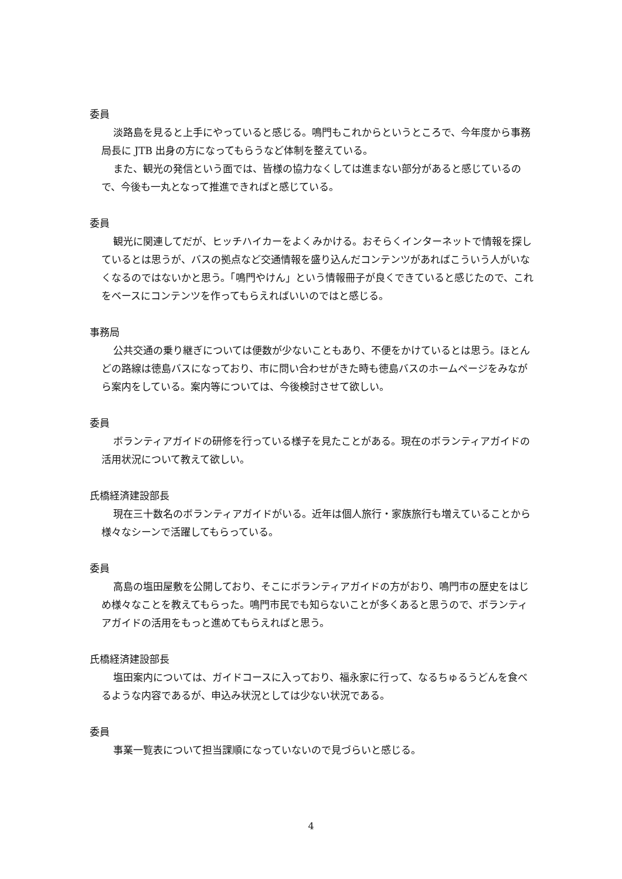委員
淡路島を見ると上手にやっていると感じる。鳴門もこれからというところで、今年度から事務局長に JTB 出身の方になってもらうなど体制を整えている。
また、観光の発信という面では、皆様の協力なくしては進まない部分があると感じているので、今後も一丸となって推進できればと感じている。
委員
観光に関連してだが、ヒッチハイカーをよくみかける。おそらくインターネットで情報を探しているとは思うが、バスの拠点など交通情報を盛り込んだコンテンツがあればこういう人がいなくなるのではないかと思う。「鳴門やけん」という情報冊子が良くできていると感じたので、これをベースにコンテンツを作ってもらえればいいのではと感じる。
事務局
公共交通の乗り継ぎについては便数が少ないこともあり、不便をかけているとは思う。ほとんどの路線は徳島バスになっており、市に問い合わせがきた時も徳島バスのホームページをみながら案内をしている。案内等については、今後検討させて欲しい。
委員
ボランティアガイドの研修を行っている様子を見たことがある。現在のボランティアガイドの活用状況について教えて欲しい。
氏橋経済建設部長
現在三十数名のボランティアガイドがいる。近年は個人旅行・家族旅行も増えていることから様々なシーンで活躍してもらっている。
委員
高島の塩田屋敷を公開しており、そこにボランティアガイドの方がおり、鳴門市の歴史をはじめ様々なことを教えてもらった。鳴門市民でも知らないことが多くあると思うので、ボランティアガイドの活用をもっと進めてもらえればと思う。
氏橋経済建設部長
塩田案内については、ガイドコースに入っており、福永家に行って、なるちゅるうどんを食べるような内容であるが、申込み状況としては少ない状況である。
委員
事業一覧表について担当課順になっていないので見づらいと感じる。
4